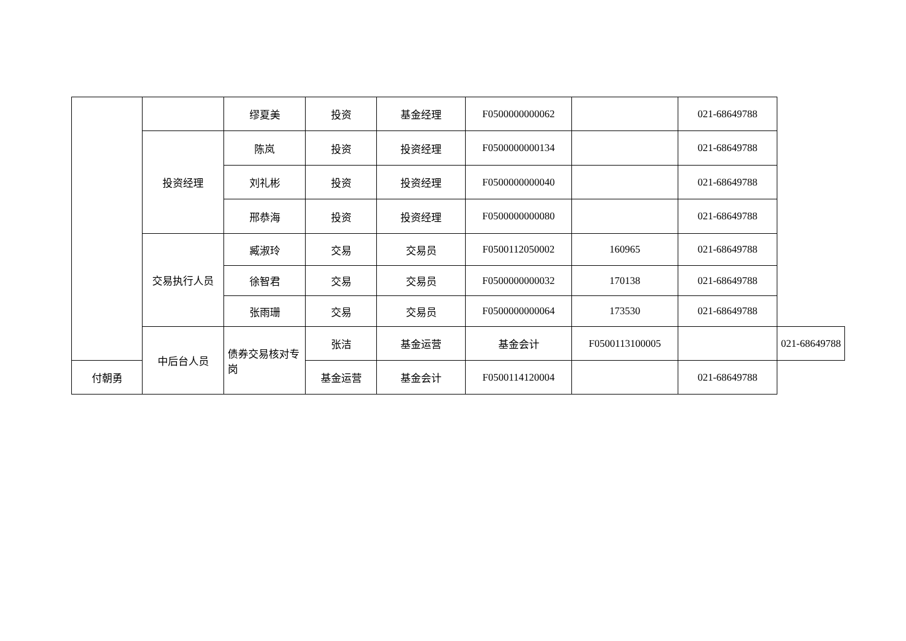| | | 缪夏美 | 投资 | 基金经理 | F0500000000062 | | 021-68649788 | |
| | 投资经理 | 陈岚 | 投资 | 投资经理 | F0500000000134 | | 021-68649788 | |
| | | 刘礼彬 | 投资 | 投资经理 | F0500000000040 | | 021-68649788 | |
| | | 邢恭海 | 投资 | 投资经理 | F0500000000080 | | 021-68649788 | |
| | 交易执行人员 | 臧淑玲 | 交易 | 交易员 | F0500112050002 | 160965 | 021-68649788 | |
| | | 徐智君 | 交易 | 交易员 | F0500000000032 | 170138 | 021-68649788 | |
| | | 张雨珊 | 交易 | 交易员 | F0500000000064 | 173530 | 021-68649788 | |
| | 中后台人员 | 债券交易核对专岗 | 张洁 | 基金运营 | 基金会计 | F0500113100005 | | 021-68649788 |
| 付朝勇 | | | 基金运营 | 基金会计 | F0500114120004 | | 021-68649788 | |